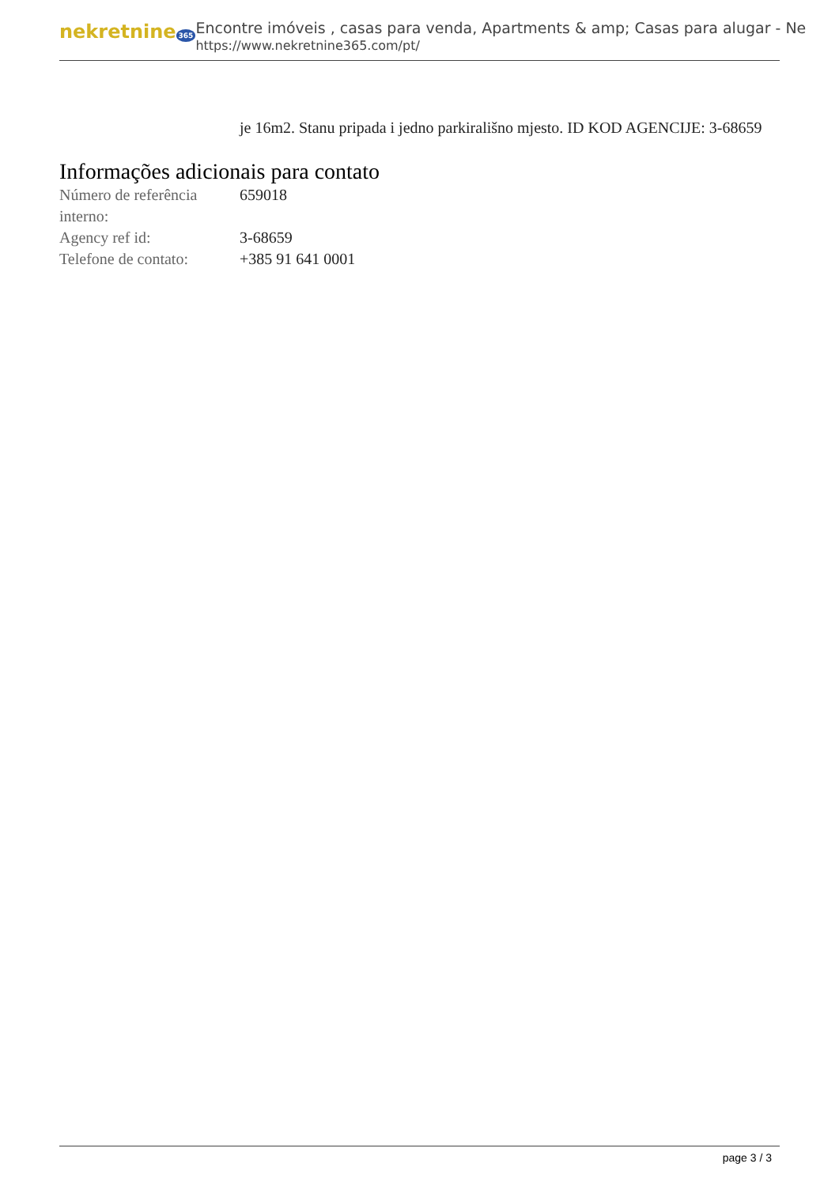nekretnine 365
Encontre imóveis , casas para venda, Apartments & amp; Casas para alugar - Ne
https://www.nekretnine365.com/pt/
je 16m2. Stanu pripada i jedno parkirališno mjesto. ID KOD AGENCIJE: 3-68659
Informações adicionais para contato
| Número de referência interno: | 659018 |
| Agency ref id: | 3-68659 |
| Telefone de contato: | +385 91 641 0001 |
page 3 / 3